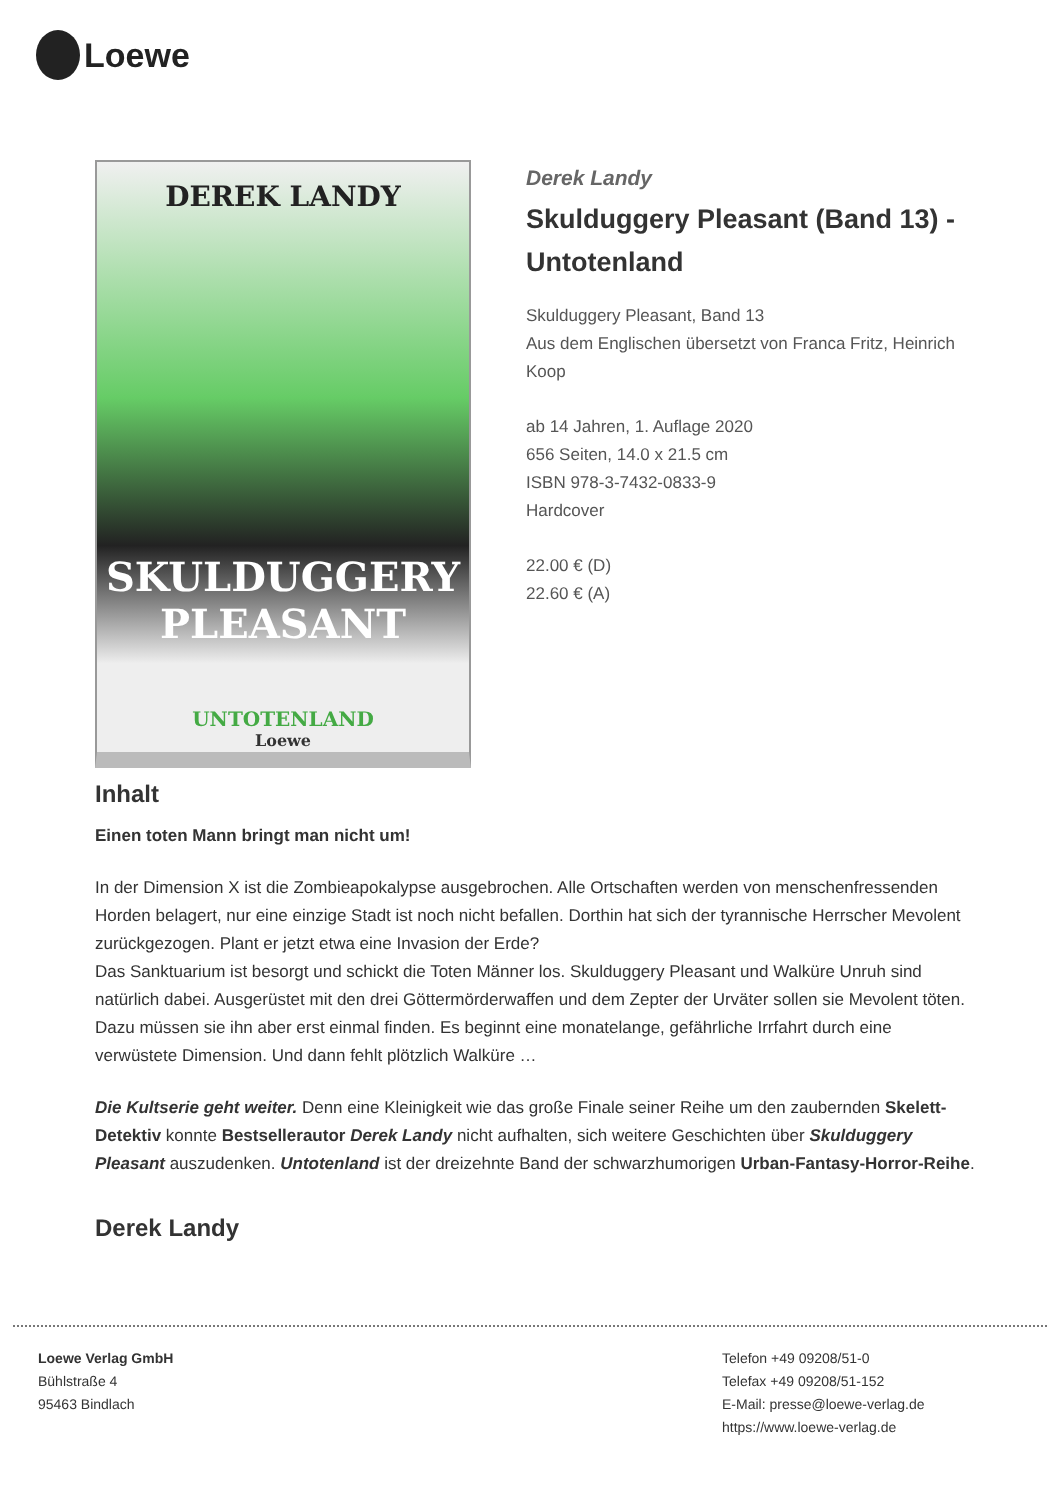Loewe
DEREK LANDY
SKULDUGGERY PLEASANT
UNTOTENLAND
Loewe
Derek Landy
Skulduggery Pleasant (Band 13) - Untotenland
Skulduggery Pleasant, Band 13
Aus dem Englischen übersetzt von Franca Fritz, Heinrich Koop
ab 14 Jahren, 1. Auflage 2020
656 Seiten, 14.0 x 21.5 cm
ISBN 978-3-7432-0833-9
Hardcover
22.00 € (D)
22.60 € (A)
Inhalt
Einen toten Mann bringt man nicht um!
In der Dimension X ist die Zombieapokalypse ausgebrochen. Alle Ortschaften werden von menschenfressenden Horden belagert, nur eine einzige Stadt ist noch nicht befallen. Dorthin hat sich der tyrannische Herrscher Mevolent zurückgezogen. Plant er jetzt etwa eine Invasion der Erde?
Das Sanktuarium ist besorgt und schickt die Toten Männer los. Skulduggery Pleasant und Walküre Unruh sind natürlich dabei. Ausgerüstet mit den drei Göttermörderwaffen und dem Zepter der Urväter sollen sie Mevolent töten. Dazu müssen sie ihn aber erst einmal finden. Es beginnt eine monatelange, gefährliche Irrfahrt durch eine verwüstete Dimension. Und dann fehlt plötzlich Walküre …
Die Kultserie geht weiter. Denn eine Kleinigkeit wie das große Finale seiner Reihe um den zaubernden Skelett-Detektiv konnte Bestsellerautor Derek Landy nicht aufhalten, sich weitere Geschichten über Skulduggery Pleasant auszudenken. Untotenland ist der dreizehnte Band der schwarzhumorigen Urban-Fantasy-Horror-Reihe.
Derek Landy
Loewe Verlag GmbH
Bühlstraße 4
95463 Bindlach
Telefon +49 09208/51-0
Telefax +49 09208/51-152
E-Mail: presse@loewe-verlag.de
https://www.loewe-verlag.de